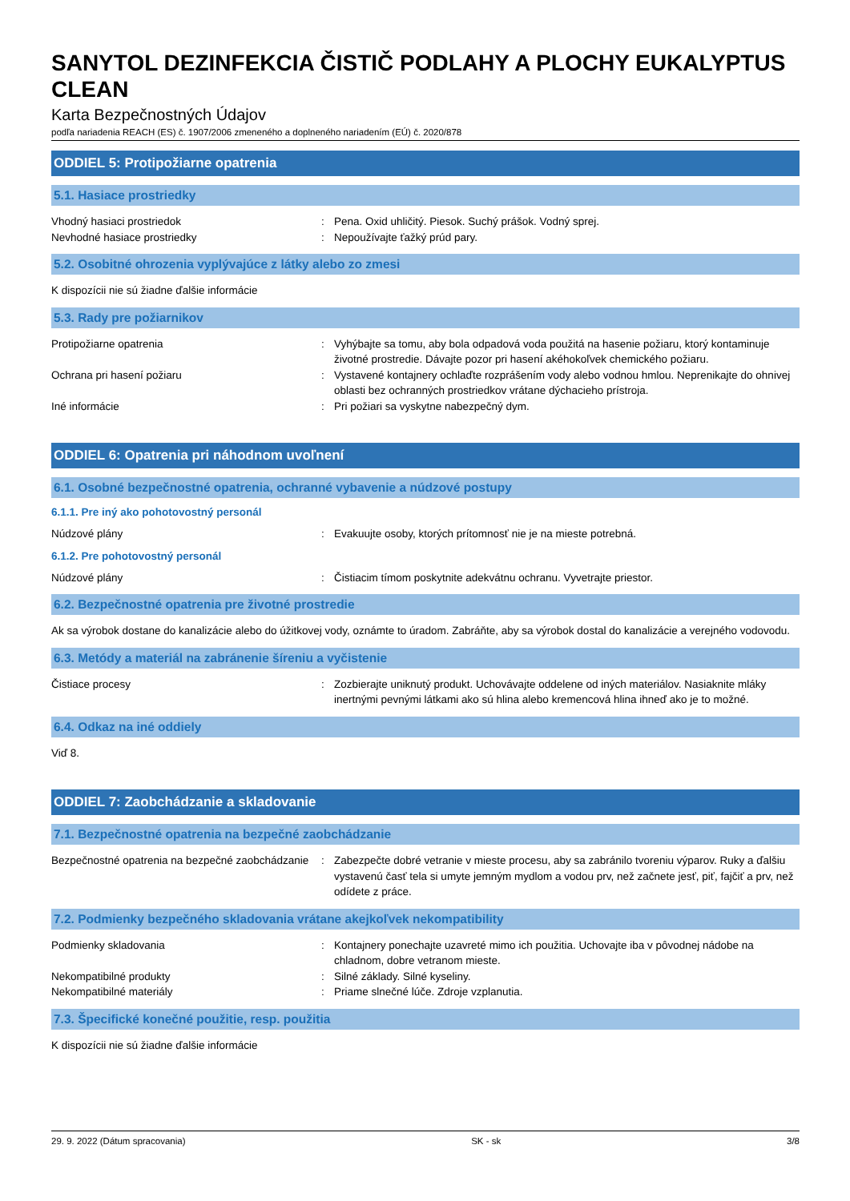SANYTOL DEZINFEKCIA ČISTIČ PODLAHY A PLOCHY EUKALYPTUS CLEAN
Karta Bezpečnostných Údajov
podľa nariadenia REACH (ES) č. 1907/2006 zmeneného a doplneného nariadením (EÚ) č. 2020/878
ODDIEL 5: Protipožiarne opatrenia
5.1. Hasiace prostriedky
Vhodný hasiaci prostriedok : Pena. Oxid uhličitý. Piesok. Suchý prášok. Vodný sprej.
Nevhodné hasiace prostriedky : Nepoužívajte ťažký prúd pary.
5.2. Osobitné ohrozenia vyplývajúce z látky alebo zo zmesi
K dispozícii nie sú žiadne ďalšie informácie
5.3. Rady pre požiarnikov
Protipožiarne opatrenia : Vyhýbajte sa tomu, aby bola odpadová voda použitá na hasenie požiaru, ktorý kontaminuje životné prostredie. Dávajte pozor pri hasení akéhokoľvek chemického požiaru.
Ochrana pri hasení požiaru : Vystavené kontajnery ochlaďte rozprášením vody alebo vodnou hmlou. Neprenikajte do ohnivej oblasti bez ochranných prostriedkov vrátane dýchacieho prístroja.
Iné informácie : Pri požiari sa vyskytne nabezpečný dym.
ODDIEL 6: Opatrenia pri náhodnom uvoľnení
6.1. Osobné bezpečnostné opatrenia, ochranné vybavenie a núdzové postupy
6.1.1. Pre iný ako pohotovostný personál
Núdzové plány : Evakuujte osoby, ktorých prítomnosť nie je na mieste potrebná.
6.1.2. Pre pohotovostný personál
Núdzové plány : Čistiacim tímom poskytnite adekvátnu ochranu. Vyvetrajte priestor.
6.2. Bezpečnostné opatrenia pre životné prostredie
Ak sa výrobok dostane do kanalizácie alebo do úžitkovej vody, oznámte to úradom. Zabráňte, aby sa výrobok dostal do kanalizácie a verejného vodovodu.
6.3. Metódy a materiál na zabránenie šíreniu a vyčistenie
Čistiace procesy : Zozbierajte uniknutý produkt. Uchovávajte oddelene od iných materiálov. Nasiaknite mláky inertnými pevnými látkami ako sú hlina alebo kremencová hlina ihneď ako je to možné.
6.4. Odkaz na iné oddiely
Viď 8.
ODDIEL 7: Zaobchádzanie a skladovanie
7.1. Bezpečnostné opatrenia na bezpečné zaobchádzanie
Bezpečnostné opatrenia na bezpečné zaobchádzanie
: Zabezpečte dobré vetranie v mieste procesu, aby sa zabránilo tvoreniu výparov. Ruky a ďalšiu vystavenú časť tela si umyte jemným mydlom a vodou prv, než začnete jesť, piť, fajčiť a prv, než odídete z práce.
7.2. Podmienky bezpečného skladovania vrátane akejkoľvek nekompatibility
Podmienky skladovania : Kontajnery ponechajte uzavreté mimo ich použitia. Uchovajte iba v pôvodnej nádobe na chladnom, dobre vetranom mieste.
Nekompatibilné produkty : Silné základy. Silné kyseliny.
Nekompatibilné materiály : Priame slnečné lúče. Zdroje vzplanutia.
7.3. Špecifické konečné použitie, resp. použitia
K dispozícii nie sú žiadne ďalšie informácie
29. 9. 2022 (Dátum spracovania) SK - sk 3/8